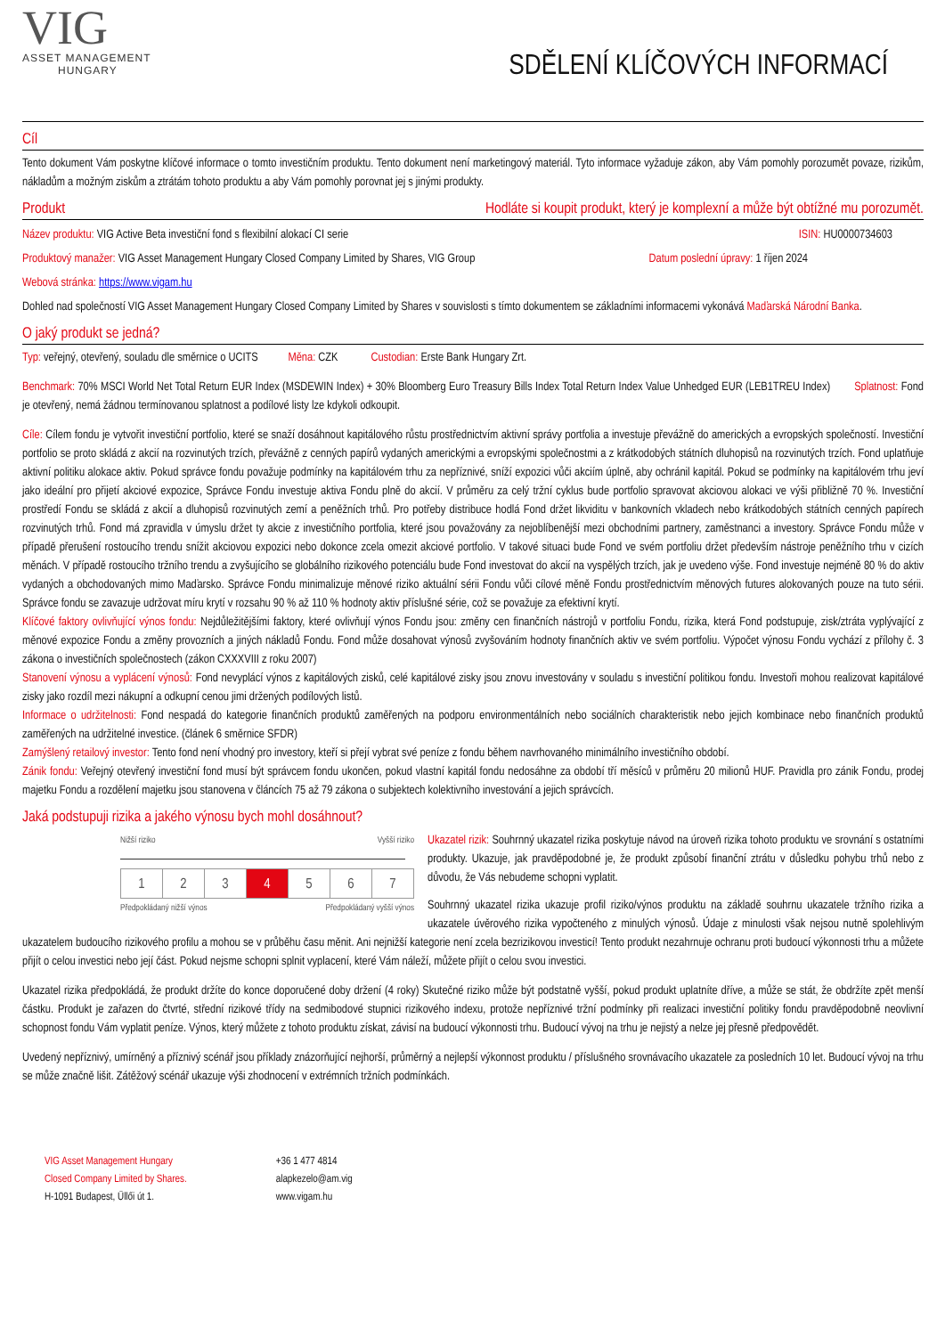VIG
ASSET MANAGEMENT
HUNGARY
SDĚLENÍ KLÍČOVÝCH INFORMACÍ
Cíl
Tento dokument Vám poskytne klíčové informace o tomto investičním produktu. Tento dokument není marketingový materiál. Tyto informace vyžaduje zákon, aby Vám pomohly porozumět povaze, rizikům, nákladům a možným ziskům a ztrátám tohoto produktu a aby Vám pomohly porovnat jej s jinými produkty.
Produkt Hodláte si koupit produkt, který je komplexní a může být obtížné mu porozumět.
Název produktu: VIG Active Beta investiční fond s flexibilní alokací CI serie ISIN: HU0000734603
Produktový manažer: VIG Asset Management Hungary Closed Company Limited by Shares, VIG Group Datum poslední úpravy: 1 říjen 2024
Webová stránka: https://www.vigam.hu
Dohled nad společností VIG Asset Management Hungary Closed Company Limited by Shares v souvislosti s tímto dokumentem se základními informacemi vykonává Maďarská Národní Banka.
O jaký produkt se jedná?
Typ: veřejný, otevřený, souladu dle směrnice o UCITS Měna: CZK Custodian: Erste Bank Hungary Zrt.
Benchmark: 70% MSCI World Net Total Return EUR Index (MSDEWIN Index) + 30% Bloomberg Euro Treasury Bills Index Total Return Index Value Unhedged EUR (LEB1TREU Index) Splatnost: Fond je otevřený, nemá žádnou termínovanou splatnost a podílové listy lze kdykoli odkoupit.
Cíle: Cílem fondu je vytvořit investiční portfolio, které se snaží dosáhnout kapitálového růstu prostřednictvím aktivní správy portfolia a investuje převážně do amerických a evropských společností. Investiční portfolio se proto skládá z akcií na rozvinutých trzích, převážně z cenných papírů vydaných americkými a evropskými společnostmi a z krátkodobých státních dluhopisů na rozvinutých trzích. Fond uplatňuje aktivní politiku alokace aktiv. Pokud správce fondu považuje podmínky na kapitálovém trhu za nepříznivé, sníží expozici vůči akciím úplně, aby ochránil kapitál. Pokud se podmínky na kapitálovém trhu jeví jako ideální pro přijetí akciové expozice, Správce Fondu investuje aktiva Fondu plně do akcií. V průměru za celý tržní cyklus bude portfolio spravovat akciovou alokaci ve výši přibližně 70 %. Investiční prostředí Fondu se skládá z akcií a dluhopisů rozvinutých zemí a peněžních trhů. Pro potřeby distribuce hodlá Fond držet likviditu v bankovních vkladech nebo krátkodobých státních cenných papírech rozvinutých trhů. Fond má zpravidla v úmyslu držet ty akcie z investičního portfolia, které jsou považovány za nejoblíbenější mezi obchodními partnery, zaměstnanci a investory. Správce Fondu může v případě přerušení rostoucího trendu snížit akciovou expozici nebo dokonce zcela omezit akciové portfolio. V takové situaci bude Fond ve svém portfoliu držet především nástroje peněžního trhu v cizích měnách. V případě rostoucího tržního trendu a zvyšujícího se globálního rizikového potenciálu bude Fond investovat do akcií na vyspělých trzích, jak je uvedeno výše. Fond investuje nejméně 80 % do aktiv vydaných a obchodovaných mimo Maďarsko. Správce Fondu minimalizuje měnové riziko aktuální sérii Fondu vůči cílové měně Fondu prostřednictvím měnových futures alokovaných pouze na tuto sérii. Správce fondu se zavazuje udržovat míru krytí v rozsahu 90 % až 110 % hodnoty aktiv příslušné série, což se považuje za efektivní krytí.
Klíčové faktory ovlivňující výnos fondu: Nejdůležitějšími faktory, které ovlivňují výnos Fondu jsou: změny cen finančních nástrojů v portfoliu Fondu, rizika, která Fond podstupuje, zisk/ztráta vyplývající z měnové expozice Fondu a změny provozních a jiných nákladů Fondu. Fond může dosahovat výnosů zvyšováním hodnoty finančních aktiv ve svém portfoliu. Výpočet výnosu Fondu vychází z přílohy č. 3 zákona o investičních společnostech (zákon CXXXVIII z roku 2007)
Stanovení výnosu a vyplácení výnosů: Fond nevyplácí výnos z kapitálových zisků, celé kapitálové zisky jsou znovu investovány v souladu s investiční politikou fondu. Investoři mohou realizovat kapitálové zisky jako rozdíl mezi nákupní a odkupní cenou jimi držených podílových listů.
Informace o udržitelnosti: Fond nespadá do kategorie finančních produktů zaměřených na podporu environmentálních nebo sociálních charakteristik nebo jejich kombinace nebo finančních produktů zaměřených na udržitelné investice. (článek 6 směrnice SFDR)
Zamýšlený retailový investor: Tento fond není vhodný pro investory, kteří si přejí vybrat své peníze z fondu během navrhovaného minimálního investičního období.
Zánik fondu: Veřejný otevřený investiční fond musí být správcem fondu ukončen, pokud vlastní kapitál fondu nedosáhne za období tří měsíců v průměru 20 milionů HUF. Pravidla pro zánik Fondu, prodej majetku Fondu a rozdělení majetku jsou stanovena v článcích 75 až 79 zákona o subjektech kolektivního investování a jejich správcích.
Jaká podstupuji rizika a jakého výnosu bych mohl dosáhnout?
Nižší riziko Vyšší riziko
| 1 | 2 | 3 | 4 | 5 | 6 | 7 |
Předpokládaný nižší výnos Předpokládaný vyšší výnos
Ukazatel rizik: Souhrnný ukazatel rizika poskytuje návod na úroveň rizika tohoto produktu ve srovnání s ostatními produkty. Ukazuje, jak pravděpodobné je, že produkt způsobí finanční ztrátu v důsledku pohybu trhů nebo z důvodu, že Vás nebudeme schopni vyplatit.
Souhrnný ukazatel rizika ukazuje profil riziko/výnos produktu na základě souhrnu ukazatele tržního rizika a ukazatele úvěrového rizika vypočteného z minulých výnosů. Údaje z minulosti však nejsou nutně spolehlivým ukazatelem budoucího rizikového profilu a mohou se v průběhu času měnit. Ani nejnižší kategorie není zcela bezrizikovou investicí! Tento produkt nezahrnuje ochranu proti budoucí výkonnosti trhu a můžete přijít o celou investici nebo její část. Pokud nejsme schopni splnit vyplacení, které Vám náleží, můžete přijít o celou svou investici.
Ukazatel rizika předpokládá, že produkt držíte do konce doporučené doby držení (4 roky) Skutečné riziko může být podstatně vyšší, pokud produkt uplatníte dříve, a může se stát, že obdržíte zpět menší částku. Produkt je zařazen do čtvrté, střední rizikové třídy na sedmibodové stupnici rizikového indexu, protože nepříznivé tržní podmínky při realizaci investiční politiky fondu pravděpodobně neovlivní schopnost fondu Vám vyplatit peníze. Výnos, který můžete z tohoto produktu získat, závisí na budoucí výkonnosti trhu. Budoucí vývoj na trhu je nejistý a nelze jej přesně předpovědět.
Uvedený nepříznivý, umírněný a příznivý scénář jsou příklady znázorňující nejhorší, průměrný a nejlepší výkonnost produktu / příslušného srovnávacího ukazatele za posledních 10 let. Budoucí vývoj na trhu se může značně lišit. Zátěžový scénář ukazuje výši zhodnocení v extrémních tržních podmínkách.
VIG Asset Management Hungary
Closed Company Limited by Shares.
H-1091 Budapest, Üllői út 1.
+36 1 477 4814
alapkezelo@am.vig
www.vigam.hu